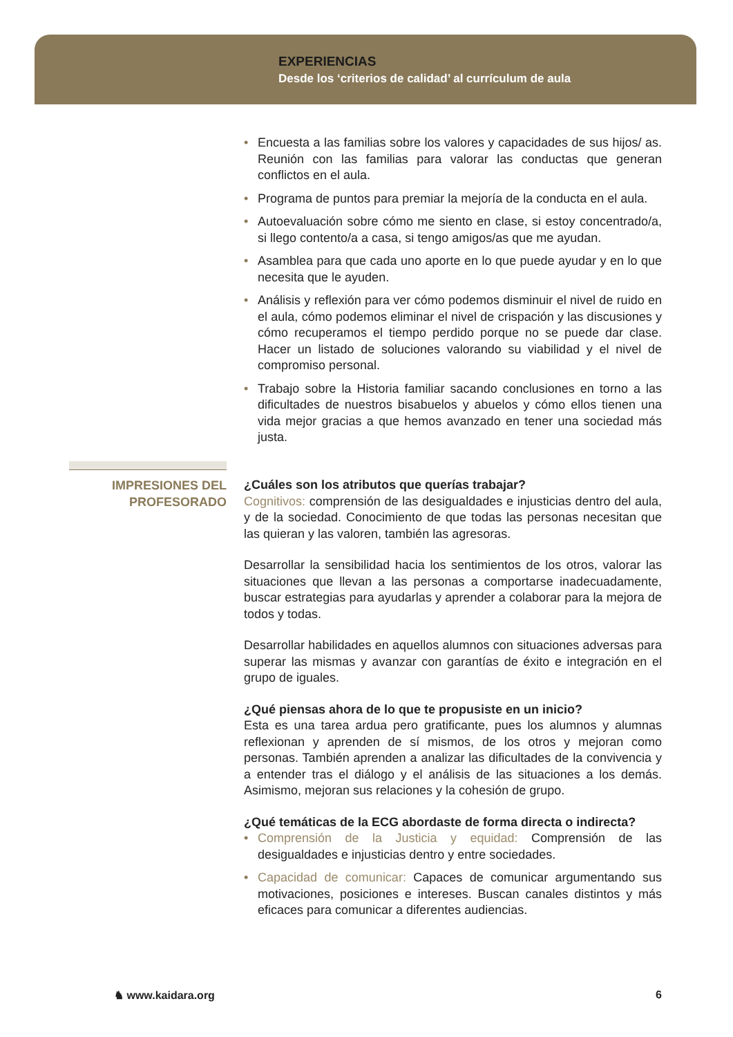EXPERIENCIAS
Desde los ‘criterios de calidad’ al currículum de aula
• Encuesta a las familias sobre los valores y capacidades de sus hijos/ as. Reunión con las familias para valorar las conductas que generan conflictos en el aula.
• Programa de puntos para premiar la mejoría de la conducta en el aula.
• Autoevaluación sobre cómo me siento en clase, si estoy concentrado/a, si llego contento/a a casa, si tengo amigos/as que me ayudan.
• Asamblea para que cada uno aporte en lo que puede ayudar y en lo que necesita que le ayuden.
• Análisis y reflexión para ver cómo podemos disminuir el nivel de ruido en el aula, cómo podemos eliminar el nivel de crispación y las discusiones y cómo recuperamos el tiempo perdido porque no se puede dar clase. Hacer un listado de soluciones valorando su viabilidad y el nivel de compromiso personal.
• Trabajo sobre la Historia familiar sacando conclusiones en torno a las dificultades de nuestros bisabuelos y abuelos y cómo ellos tienen una vida mejor gracias a que hemos avanzado en tener una sociedad más justa.
IMPRESIONES DEL PROFESORADO
¿Cuáles son los atributos que querías trabajar?
Cognitivos: comprensión de las desigualdades e injusticias dentro del aula, y de la sociedad. Conocimiento de que todas las personas necesitan que las quieran y las valoren, también las agresoras.
Desarrollar la sensibilidad hacia los sentimientos de los otros, valorar las situaciones que llevan a las personas a comportarse inadecuadamente, buscar estrategias para ayudarlas y aprender a colaborar para la mejora de todos y todas.
Desarrollar habilidades en aquellos alumnos con situaciones adversas para superar las mismas y avanzar con garantías de éxito e integración en el grupo de iguales.
¿Qué piensas ahora de lo que te propusiste en un inicio?
Esta es una tarea ardua pero gratificante, pues los alumnos y alumnas reflexionan y aprenden de sí mismos, de los otros y mejoran como personas. También aprenden a analizar las dificultades de la convivencia y a entender tras el diálogo y el análisis de las situaciones a los demás. Asimismo, mejoran sus relaciones y la cohesión de grupo.
¿Qué temáticas de la ECG abordaste de forma directa o indirecta?
• Comprensión de la Justicia y equidad: Comprensión de las desigualdades e injusticias dentro y entre sociedades.
• Capacidad de comunicar: Capaces de comunicar argumentando sus motivaciones, posiciones e intereses. Buscan canales distintos y más eficaces para comunicar a diferentes audiencias.
♞ www.kaidara.org 6